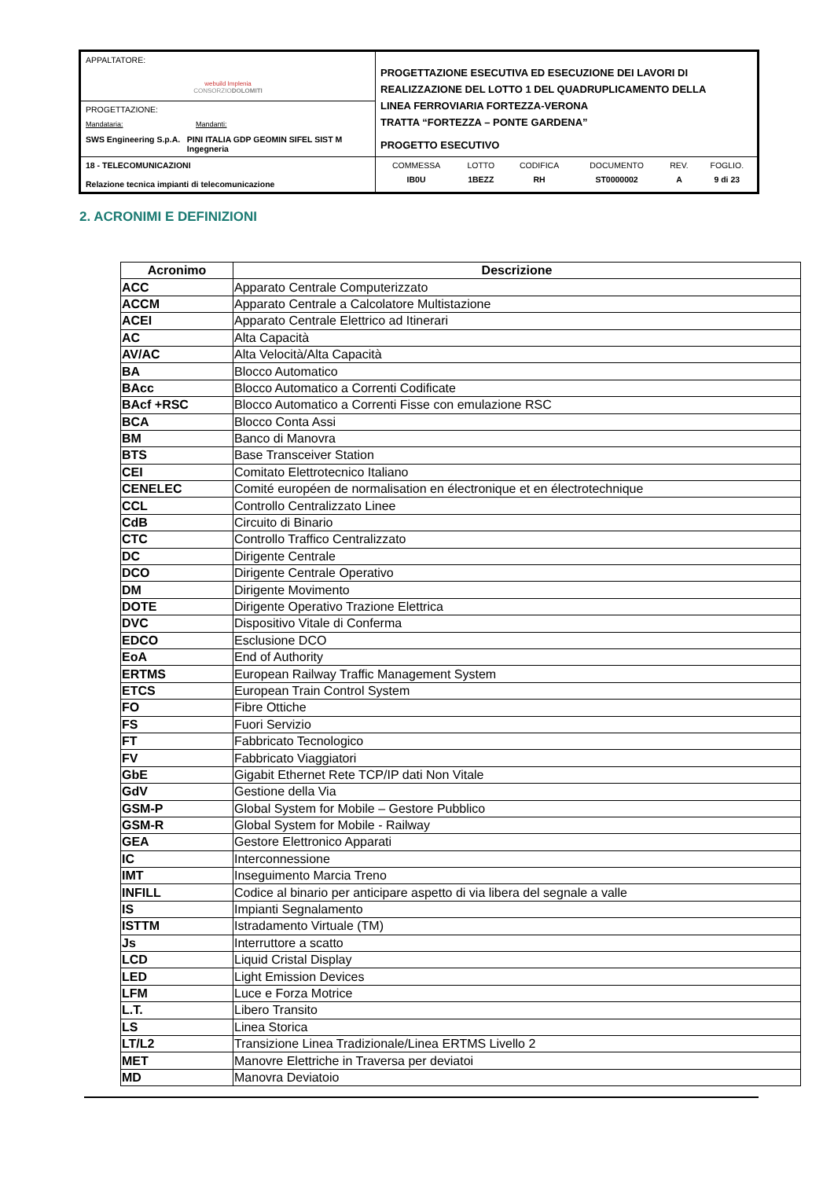| APPALTATORE: webuild Implenia CONSORZIO DOLOMITI | PROGETTAZIONE ESECUTIVA ED ESECUZIONE DEI LAVORI DI REALIZZAZIONE DEL LOTTO 1 DEL QUADRUPLICAMENTO DELLA LINEA FERROVIARIA FORTEZZA-VERONA TRATTA “FORTEZZA – PONTE GARDENA” PROGETTO ESECUTIVO |
| PROGETTAZIONE: Mandataria: Mandanti: SWS Engineering S.p.A. PINI ITALIA GDP GEOMIN SIFEL SIST M Ingegneria | |
| 18 - TELECOMUNICAZIONI Relazione tecnica impianti di telecomunicazione | / COMMESSA / LOTTO / CODIFICA / DOCUMENTO / REV. / FOGLIO. / / IB0U / 1BEZZ / RH / ST0000002 / A / 9 di 23 / |
2. ACRONIMI E DEFINIZIONI
| Acronimo | Descrizione |
| --- | --- |
| ACC | Apparato Centrale Computerizzato |
| ACCM | Apparato Centrale a Calcolatore Multistazione |
| ACEI | Apparato Centrale Elettrico ad Itinerari |
| AC | Alta Capacità |
| AV/AC | Alta Velocità/Alta Capacità |
| BA | Blocco Automatico |
| BAcc | Blocco Automatico a Correnti Codificate |
| BAcf +RSC | Blocco Automatico a Correnti Fisse con emulazione RSC |
| BCA | Blocco Conta Assi |
| BM | Banco di Manovra |
| BTS | Base Transceiver Station |
| CEI | Comitato Elettrotecnico Italiano |
| CENELEC | Comité européen de normalisation en électronique et en électrotechnique |
| CCL | Controllo Centralizzato Linee |
| CdB | Circuito di Binario |
| CTC | Controllo Traffico Centralizzato |
| DC | Dirigente Centrale |
| DCO | Dirigente Centrale Operativo |
| DM | Dirigente Movimento |
| DOTE | Dirigente Operativo Trazione Elettrica |
| DVC | Dispositivo Vitale di Conferma |
| EDCO | Esclusione DCO |
| EoA | End of Authority |
| ERTMS | European Railway Traffic Management System |
| ETCS | European Train Control System |
| FO | Fibre Ottiche |
| FS | Fuori Servizio |
| FT | Fabbricato Tecnologico |
| FV | Fabbricato Viaggiatori |
| GbE | Gigabit Ethernet Rete TCP/IP dati Non Vitale |
| GdV | Gestione della Via |
| GSM-P | Global System for Mobile – Gestore Pubblico |
| GSM-R | Global System for Mobile - Railway |
| GEA | Gestore Elettronico Apparati |
| IC | Interconnessione |
| IMT | Inseguimento Marcia Treno |
| INFILL | Codice al binario per anticipare aspetto di via libera del segnale a valle |
| IS | Impianti Segnalamento |
| ISTTM | Istradamento Virtuale (TM) |
| Js | Interruttore a scatto |
| LCD | Liquid Cristal Display |
| LED | Light Emission Devices |
| LFM | Luce e Forza Motrice |
| L.T. | Libero Transito |
| LS | Linea Storica |
| LT/L2 | Transizione Linea Tradizionale/Linea ERTMS Livello 2 |
| MET | Manovre Elettriche in Traversa per deviatoi |
| MD | Manovra Deviatoio |